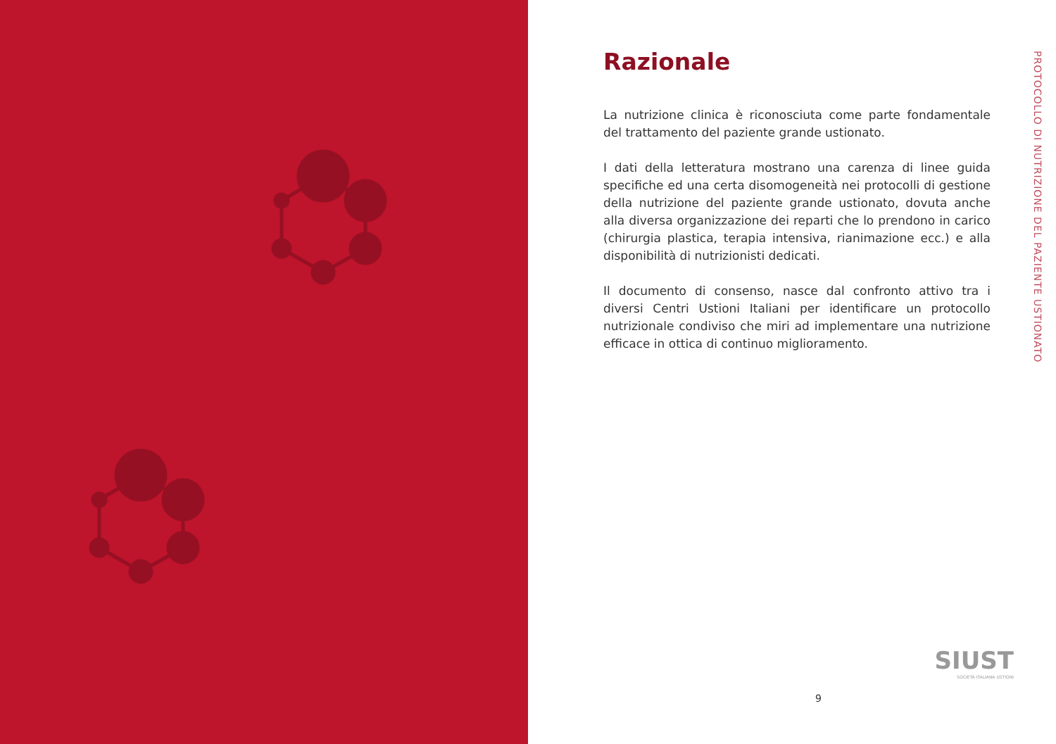Razionale
La nutrizione clinica è riconosciuta come parte fondamentale del trattamento del paziente grande ustionato.
I dati della letteratura mostrano una carenza di linee guida specifiche ed una certa disomogeneità nei protocolli di gestione della nutrizione del paziente grande ustionato, dovuta anche alla diversa organizzazione dei reparti che lo prendono in carico (chirurgia plastica, terapia intensiva, rianimazione ecc.) e alla disponibilità di nutrizionisti dedicati.
Il documento di consenso, nasce dal confronto attivo tra i diversi Centri Ustioni Italiani per identificare un protocollo nutrizionale condiviso che miri ad implementare una nutrizione efficace in ottica di continuo miglioramento.
PROTOCOLLO DI NUTRIZIONE DEL PAZIENTE USTIONATO
SIUST
SOCIETÀ ITALIANA USTIONI
9